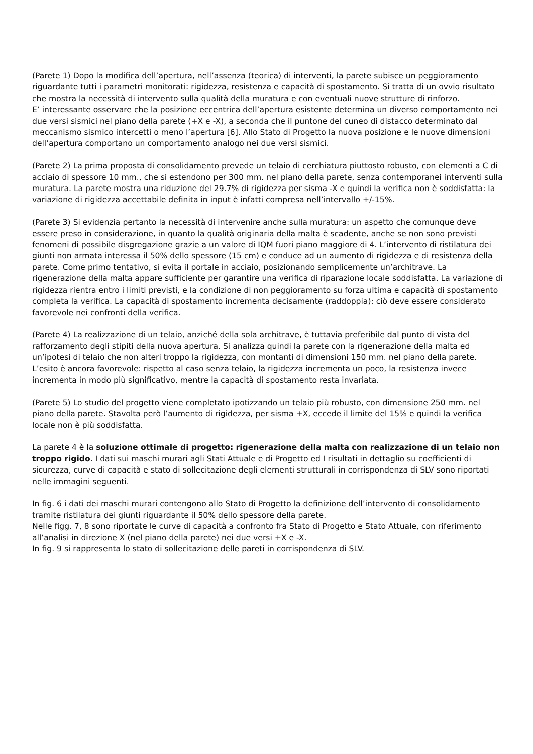(Parete 1) Dopo la modifica dell’apertura, nell’assenza (teorica) di interventi, la parete subisce un peggioramento riguardante tutti i parametri monitorati: rigidezza, resistenza e capacità di spostamento. Si tratta di un ovvio risultato che mostra la necessità di intervento sulla qualità della muratura e con eventuali nuove strutture di rinforzo.
E’ interessante osservare che la posizione eccentrica dell’apertura esistente determina un diverso comportamento nei due versi sismici nel piano della parete (+X e -X), a seconda che il puntone del cuneo di distacco determinato dal meccanismo sismico intercetti o meno l’apertura [6]. Allo Stato di Progetto la nuova posizione e le nuove dimensioni dell’apertura comportano un comportamento analogo nei due versi sismici.
(Parete 2) La prima proposta di consolidamento prevede un telaio di cerchiatura piuttosto robusto, con elementi a C di acciaio di spessore 10 mm., che si estendono per 300 mm. nel piano della parete, senza contemporanei interventi sulla muratura. La parete mostra una riduzione del 29.7% di rigidezza per sisma -X e quindi la verifica non è soddisfatta: la variazione di rigidezza accettabile definita in input è infatti compresa nell’intervallo +/-15%.
(Parete 3) Si evidenzia pertanto la necessità di intervenire anche sulla muratura: un aspetto che comunque deve essere preso in considerazione, in quanto la qualità originaria della malta è scadente, anche se non sono previsti fenomeni di possibile disgregazione grazie a un valore di IQM fuori piano maggiore di 4. L’intervento di ristilatura dei giunti non armata interessa il 50% dello spessore (15 cm) e conduce ad un aumento di rigidezza e di resistenza della parete. Come primo tentativo, si evita il portale in acciaio, posizionando semplicemente un’architrave. La rigenerazione della malta appare sufficiente per garantire una verifica di riparazione locale soddisfatta. La variazione di rigidezza rientra entro i limiti previsti, e la condizione di non peggioramento su forza ultima e capacità di spostamento completa la verifica. La capacità di spostamento incrementa decisamente (raddoppia): ciò deve essere considerato favorevole nei confronti della verifica.
(Parete 4) La realizzazione di un telaio, anziché della sola architrave, è tuttavia preferibile dal punto di vista del rafforzamento degli stipiti della nuova apertura. Si analizza quindi la parete con la rigenerazione della malta ed un’ipotesi di telaio che non alteri troppo la rigidezza, con montanti di dimensioni 150 mm. nel piano della parete. L’esito è ancora favorevole: rispetto al caso senza telaio, la rigidezza incrementa un poco, la resistenza invece incrementa in modo più significativo, mentre la capacità di spostamento resta invariata.
(Parete 5) Lo studio del progetto viene completato ipotizzando un telaio più robusto, con dimensione 250 mm. nel piano della parete. Stavolta però l’aumento di rigidezza, per sisma +X, eccede il limite del 15% e quindi la verifica locale non è più soddisfatta.
La parete 4 è la soluzione ottimale di progetto: rigenerazione della malta con realizzazione di un telaio non troppo rigido. I dati sui maschi murari agli Stati Attuale e di Progetto ed I risultati in dettaglio su coefficienti di sicurezza, curve di capacità e stato di sollecitazione degli elementi strutturali in corrispondenza di SLV sono riportati nelle immagini seguenti.
In fig. 6 i dati dei maschi murari contengono allo Stato di Progetto la definizione dell’intervento di consolidamento tramite ristilatura dei giunti riguardante il 50% dello spessore della parete.
Nelle figg. 7, 8 sono riportate le curve di capacità a confronto fra Stato di Progetto e Stato Attuale, con riferimento all’analisi in direzione X (nel piano della parete) nei due versi +X e -X.
In fig. 9 si rappresenta lo stato di sollecitazione delle pareti in corrispondenza di SLV.